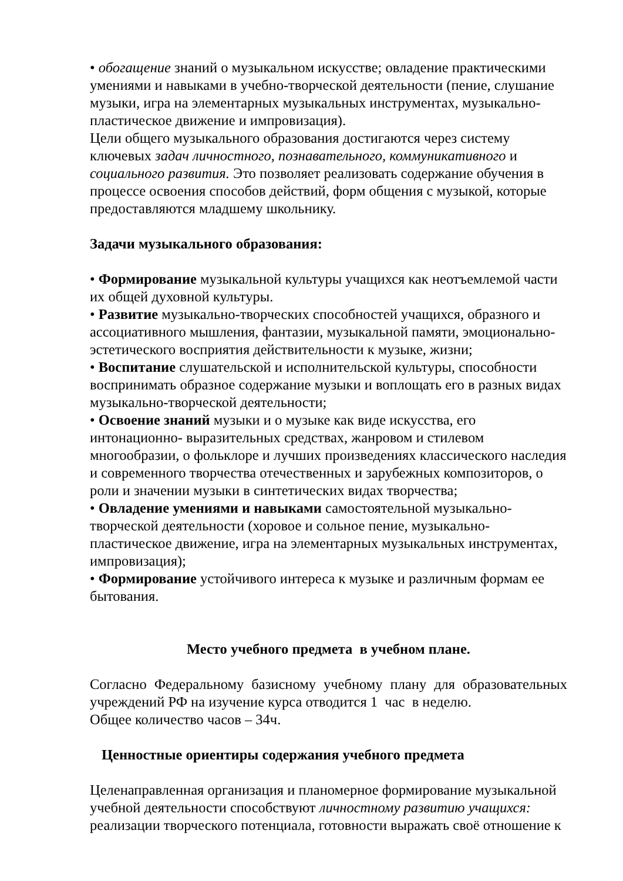• обогащение знаний о музыкальном искусстве; овладение практическими умениями и навыками в учебно-творческой деятельности (пение, слушание музыки, игра на элементарных музыкальных инструментах, музыкально-пластическое движение и импровизация).
Цели общего музыкального образования достигаются через систему ключевых задач личностного, познавательного, коммуникативного и социального развития. Это позволяет реализовать содержание обучения в процессе освоения способов действий, форм общения с музыкой, которые предоставляются младшему школьнику.
Задачи музыкального образования:
• Формирование музыкальной культуры учащихся как неотъемлемой части их общей духовной культуры.
• Развитие музыкально-творческих способностей учащихся, образного и ассоциативного мышления, фантазии, музыкальной памяти, эмоционально-эстетического восприятия действительности к музыке, жизни;
• Воспитание слушательской и исполнительской культуры, способности воспринимать образное содержание музыки и воплощать его в разных видах музыкально-творческой деятельности;
• Освоение знаний музыки и о музыке как виде искусства, его интонационно- выразительных средствах, жанровом и стилевом многообразии, о фольклоре и лучших произведениях классического наследия и современного творчества отечественных и зарубежных композиторов, о роли и значении музыки в синтетических видах творчества;
• Овладение умениями и навыками самостоятельной музыкально-творческой деятельности (хоровое и сольное пение, музыкально-пластическое движение, игра на элементарных музыкальных инструментах, импровизация);
• Формирование устойчивого интереса к музыке и различным формам ее бытования.
Место учебного предмета в учебном плане.
Согласно Федеральному базисному учебному плану для образовательных учреждений РФ на изучение курса отводится 1 час в неделю.
Общее количество часов – 34ч.
Ценностные ориентиры содержания учебного предмета
Целенаправленная организация и планомерное формирование музыкальной учебной деятельности способствуют личностному развитию учащихся: реализации творческого потенциала, готовности выражать своё отношение к